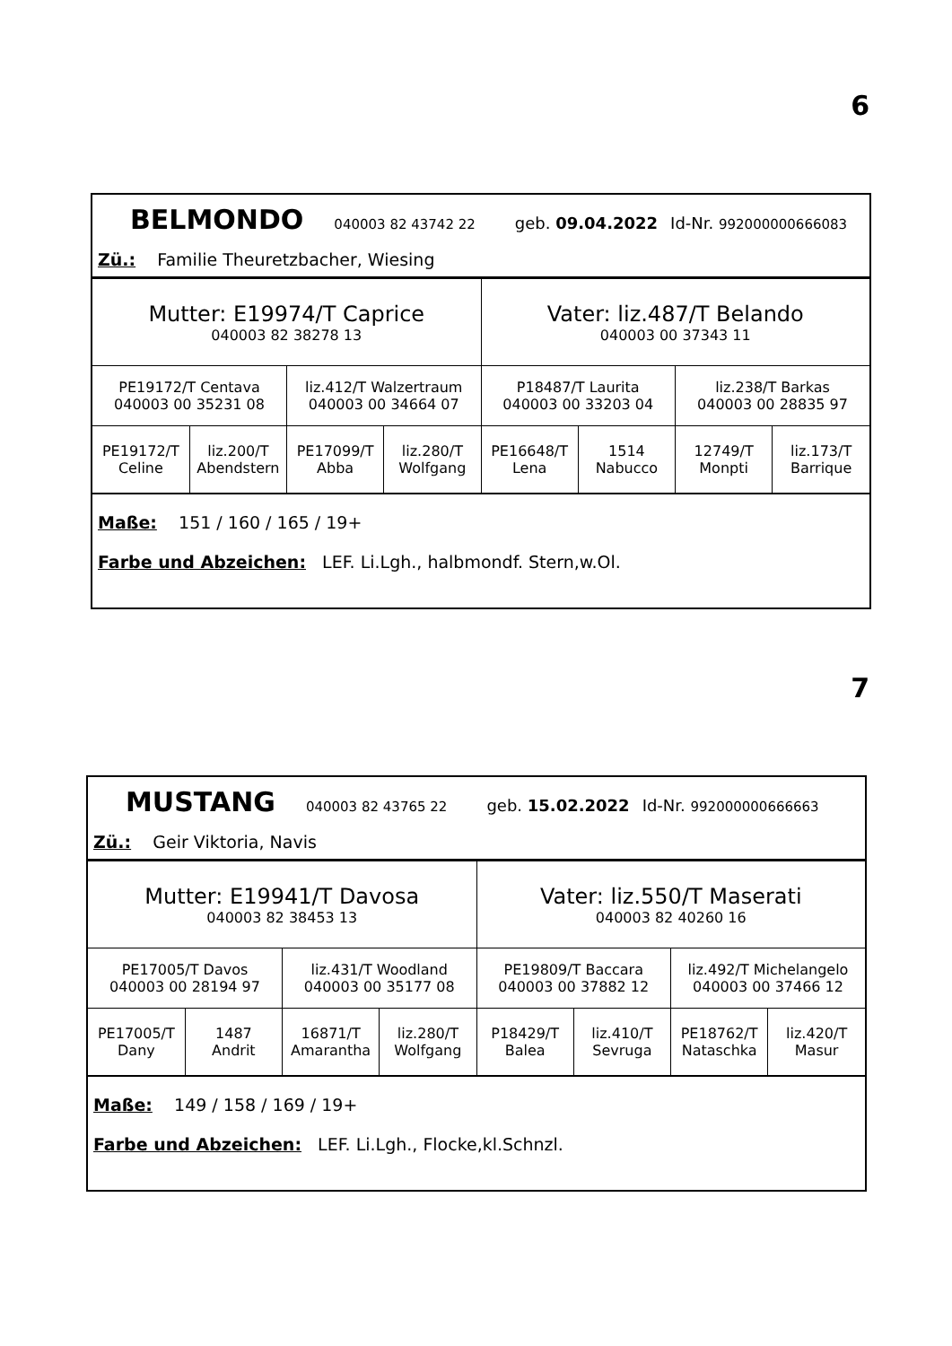6
BELMONDO 040003 82 43742 22 geb. 09.04.2022 Id-Nr. 992000000666083
Zü.: Familie Theuretzbacher, Wiesing
| Mutter: E19974/T Caprice 040003 82 38278 13 | | | | Vater: liz.487/T Belando 040003 00 37343 11 | | | |
| PE19172/T Centava 040003 00 35231 08 | | liz.412/T Walzertraum 040003 00 34664 07 | | P18487/T Laurita 040003 00 33203 04 | | liz.238/T Barkas 040003 00 28835 97 | |
| PE19172/T Celine | liz.200/T Abendstern | PE17099/T Abba | liz.280/T Wolfgang | PE16648/T Lena | 1514 Nabucco | 12749/T Monpti | liz.173/T Barrique |
Maße: 151 / 160 / 165 / 19+
Farbe und Abzeichen: LEF. Li.Lgh., halbmondf. Stern,w.Ol.
7
MUSTANG 040003 82 43765 22 geb. 15.02.2022 Id-Nr. 992000000666663
Zü.: Geir Viktoria, Navis
| Mutter: E19941/T Davosa 040003 82 38453 13 | | | | Vater: liz.550/T Maserati 040003 82 40260 16 | | | |
| PE17005/T Davos 040003 00 28194 97 | | liz.431/T Woodland 040003 00 35177 08 | | PE19809/T Baccara 040003 00 37882 12 | | liz.492/T Michelangelo 040003 00 37466 12 | |
| PE17005/T Dany | 1487 Andrit | 16871/T Amarantha | liz.280/T Wolfgang | P18429/T Balea | liz.410/T Sevruga | PE18762/T Nataschka | liz.420/T Masur |
Maße: 149 / 158 / 169 / 19+
Farbe und Abzeichen: LEF. Li.Lgh., Flocke,kl.Schnzl.